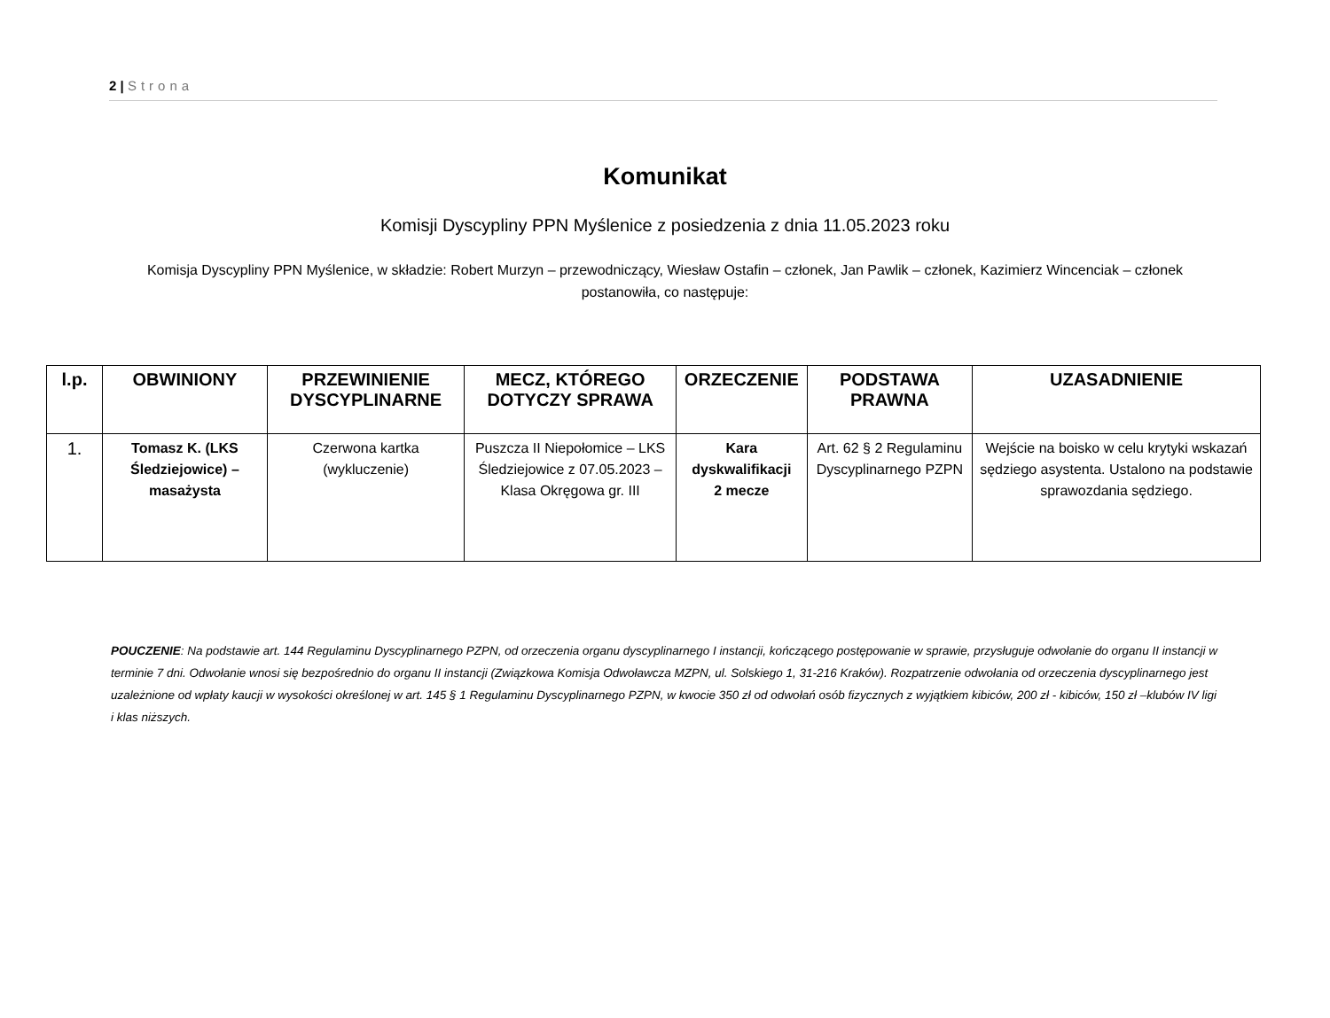2 | Strona
Komunikat
Komisji Dyscypliny PPN Myślenice z posiedzenia z dnia 11.05.2023 roku
Komisja Dyscypliny PPN Myślenice, w składzie: Robert Murzyn – przewodniczący, Wiesław Ostafin – członek, Jan Pawlik – członek, Kazimierz Wincenciak – członek postanowiła, co następuje:
| l.p. | OBWINIONY | PRZEWINIENIE DYSCYPLINARNE | MECZ, KTÓREGO DOTYCZY SPRAWA | ORZECZENIE | PODSTAWA PRAWNA | UZASADNIENIE |
| --- | --- | --- | --- | --- | --- | --- |
| 1. | Tomasz K. (LKS Śledziejowice) – masażysta | Czerwona kartka (wykluczenie) | Puszcza II Niepołomice – LKS Śledziejowice z 07.05.2023 – Klasa Okręgowa gr. III | Kara dyskwalifikacji 2 mecze | Art. 62 § 2 Regulaminu Dyscyplinarnego PZPN | Wejście na boisko w celu krytyki wskazań sędziego asystenta. Ustalono na podstawie sprawozdania sędziego. |
POUCZENIE: Na podstawie art. 144 Regulaminu Dyscyplinarnego PZPN, od orzeczenia organu dyscyplinarnego I instancji, kończącego postępowanie w sprawie, przysługuje odwołanie do organu II instancji w terminie 7 dni. Odwołanie wnosi się bezpośrednio do organu II instancji (Związkowa Komisja Odwoławcza MZPN, ul. Solskiego 1, 31-216 Kraków). Rozpatrzenie odwołania od orzeczenia dyscyplinarnego jest uzależnione od wpłaty kaucji w wysokości określonej w art. 145 § 1 Regulaminu Dyscyplinarnego PZPN, w kwocie 350 zł od odwołań osób fizycznych z wyjątkiem kibiców, 200 zł - kibiców, 150 zł –klubów IV ligi i klas niższych.